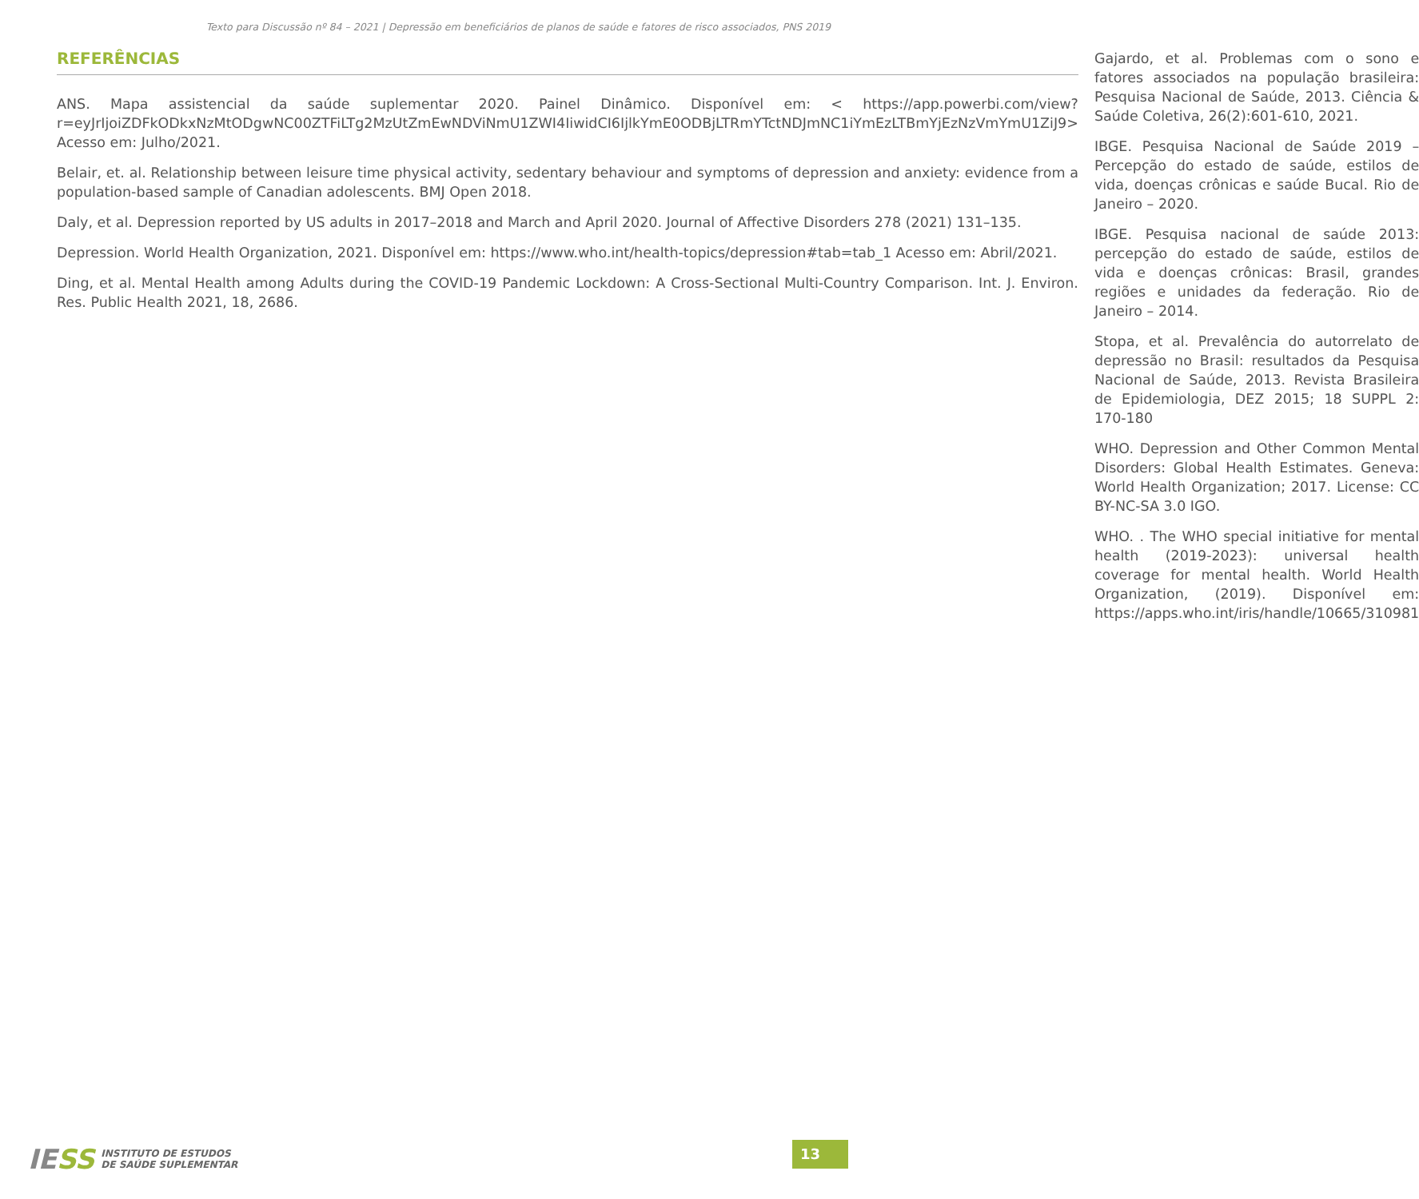Texto para Discussão nº 84 – 2021 | Depressão em beneficiários de planos de saúde e fatores de risco associados, PNS 2019
REFERÊNCIAS
ANS. Mapa assistencial da saúde suplementar 2020. Painel Dinâmico. Disponível em: < https://app.powerbi.com/view?r=eyJrIjoiZDFkODkxNzMtODgwNC00ZTFiLTg2MzUtZmEwNDViNmU1ZWI4IiwidCI6IjlkYmE0ODBjLTRmYTctNDJmNC1iYmEzLTBmYjEzNzVmYmU1ZiJ9> Acesso em: Julho/2021.
Belair, et. al. Relationship between leisure time physical activity, sedentary behaviour and symptoms of depression and anxiety: evidence from a population-based sample of Canadian adolescents. BMJ Open 2018.
Daly, et al. Depression reported by US adults in 2017–2018 and March and April 2020. Journal of Affective Disorders 278 (2021) 131–135.
Depression. World Health Organization, 2021. Disponível em: https://www.who.int/health-topics/depression#tab=tab_1 Acesso em: Abril/2021.
Ding, et al. Mental Health among Adults during the COVID-19 Pandemic Lockdown: A Cross-Sectional Multi-Country Comparison. Int. J. Environ. Res. Public Health 2021, 18, 2686.
Gajardo, et al. Problemas com o sono e fatores associados na população brasileira: Pesquisa Nacional de Saúde, 2013. Ciência & Saúde Coletiva, 26(2):601-610, 2021.
IBGE. Pesquisa Nacional de Saúde 2019 – Percepção do estado de saúde, estilos de vida, doenças crônicas e saúde Bucal. Rio de Janeiro – 2020.
IBGE. Pesquisa nacional de saúde 2013: percepção do estado de saúde, estilos de vida e doenças crônicas: Brasil, grandes regiões e unidades da federação. Rio de Janeiro – 2014.
Stopa, et al. Prevalência do autorrelato de depressão no Brasil: resultados da Pesquisa Nacional de Saúde, 2013. Revista Brasileira de Epidemiologia, DEZ 2015; 18 SUPPL 2: 170-180
WHO. Depression and Other Common Mental Disorders: Global Health Estimates. Geneva: World Health Organization; 2017. License: CC BY-NC-SA 3.0 IGO.
WHO. . The WHO special initiative for mental health (2019-2023): universal health coverage for mental health. World Health Organization, (2019). Disponível em: https://apps.who.int/iris/handle/10665/310981
IESS
INSTITUTO DE ESTUDOS
DE SAÚDE SUPLEMENTAR
13